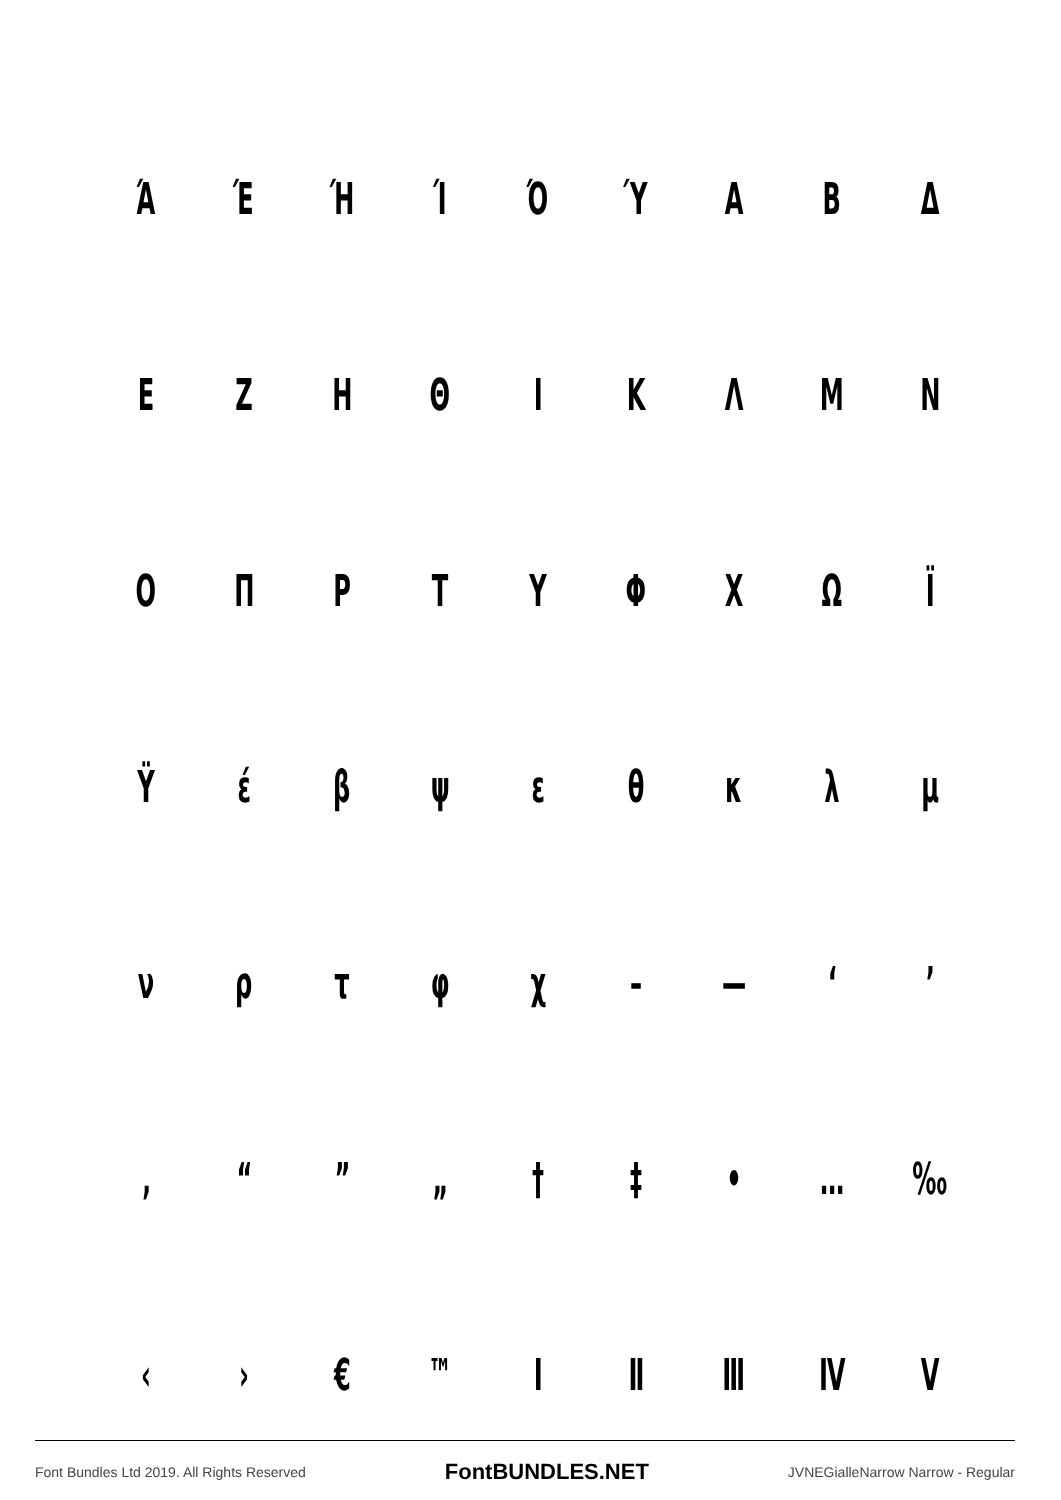| Ά | Έ | Ή | Ί | Ό | Ύ | Α | Β | Δ |
| Ε | Ζ | Η | Θ | Ι | Κ | Λ | Μ | Ν |
| Ο | Π | Ρ | Τ | Υ | Φ | Χ | Ω | Ϊ |
| Ϋ | έ | β | ψ | ε | θ | κ | λ | μ |
| ν | ρ | τ | φ | χ | – | — | ‘ | ’ |
| ‚ | “ | ” | „ | † | ‡ | • | … | ‰ |
| ‹ | › | € | ™ | Ⅰ | Ⅱ | Ⅲ | Ⅳ | Ⅴ |
Font Bundles Ltd 2019. All Rights Reserved FontBUNDLES.NET JVNEGialleNarrow Narrow - Regular